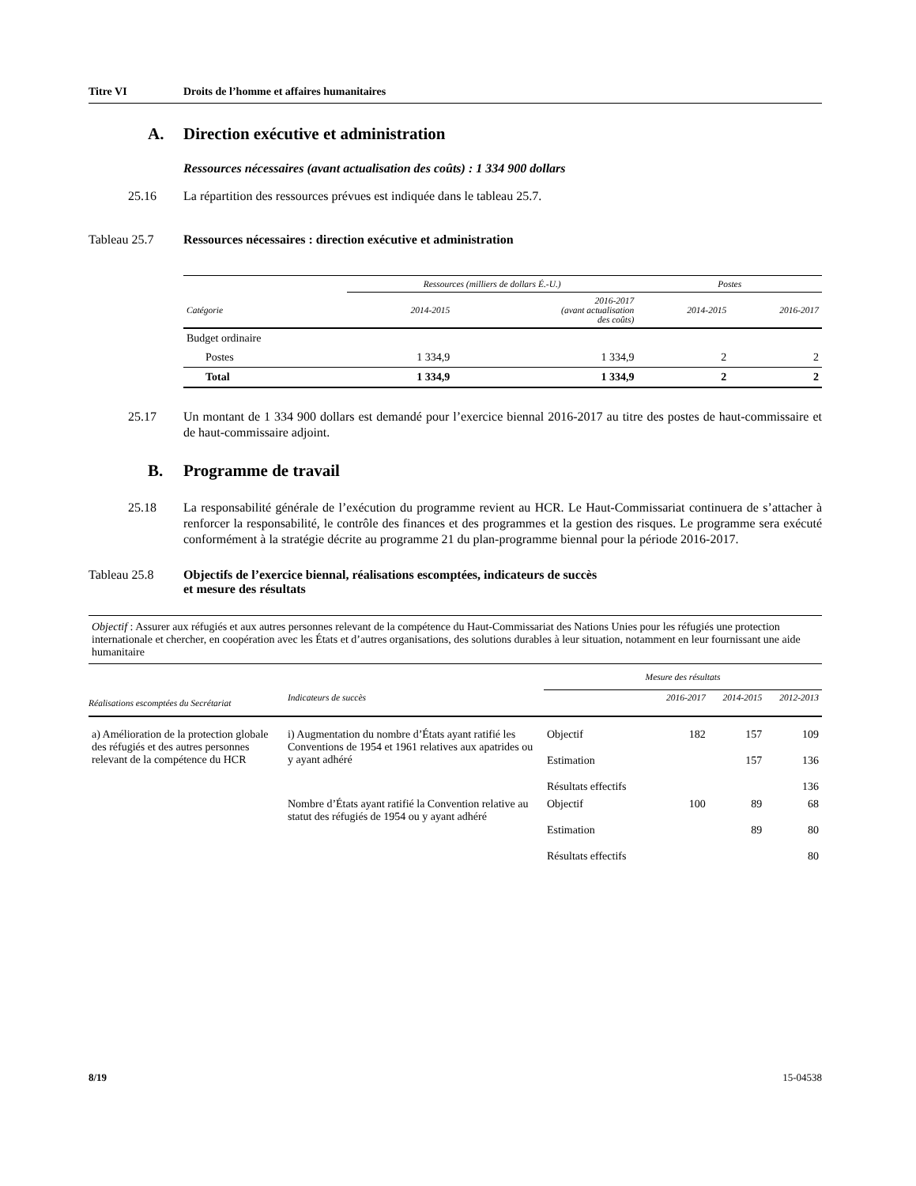Titre VI Droits de l’homme et affaires humanitaires
A. Direction exécutive et administration
Ressources nécessaires (avant actualisation des coûts) : 1 334 900 dollars
25.16 La répartition des ressources prévues est indiquée dans le tableau 25.7.
Tableau 25.7 Ressources nécessaires : direction exécutive et administration
| | Ressources (milliers de dollars É.-U.) | | Postes | |
| --- | --- | --- | --- | --- |
| Catégorie | 2014-2015 | 2016-2017 (avant actualisation des coûts) | 2014-2015 | 2016-2017 |
| Budget ordinaire | | | | |
| Postes | 1 334,9 | 1 334,9 | 2 | 2 |
| Total | 1 334,9 | 1 334,9 | 2 | 2 |
25.17 Un montant de 1 334 900 dollars est demandé pour l’exercice biennal 2016-2017 au titre des postes de haut-commissaire et de haut-commissaire adjoint.
B. Programme de travail
25.18 La responsabilité générale de l’exécution du programme revient au HCR. Le Haut-Commissariat continuera de s’attacher à renforcer la responsabilité, le contrôle des finances et des programmes et la gestion des risques. Le programme sera exécuté conformément à la stratégie décrite au programme 21 du plan-programme biennal pour la période 2016-2017.
Tableau 25.8 Objectifs de l’exercice biennal, réalisations escomptées, indicateurs de succès
et mesure des résultats
| Objectif : Assurer aux réfugiés et aux autres personnes relevant de la compétence du Haut-Commissariat des Nations Unies pour les réfugiés une protection internationale et chercher, en coopération avec les États et d’autres organisations, des solutions durables à leur situation, notamment en leur fournissant une aide humanitaire | | | | | |
| | | Mesure des résultats | | | |
| Réalisations escomptées du Secrétariat | Indicateurs de succès | | 2016-2017 | 2014-2015 | 2012-2013 |
| a) Amélioration de la protection globale des réfugiés et des autres personnes relevant de la compétence du HCR | i) Augmentation du nombre d’États ayant ratifié les Conventions de 1954 et 1961 relatives aux apatrides ou y ayant adhéré | Objectif | 182 | 157 | 109 |
| | | Estimation | | 157 | 136 |
| | | Résultats effectifs | | | 136 |
| | Nombre d’États ayant ratifié la Convention relative au statut des réfugiés de 1954 ou y ayant adhéré | Objectif | 100 | 89 | 68 |
| | | Estimation | | 89 | 80 |
| | | Résultats effectifs | | | 80 |
8/19 15-04538